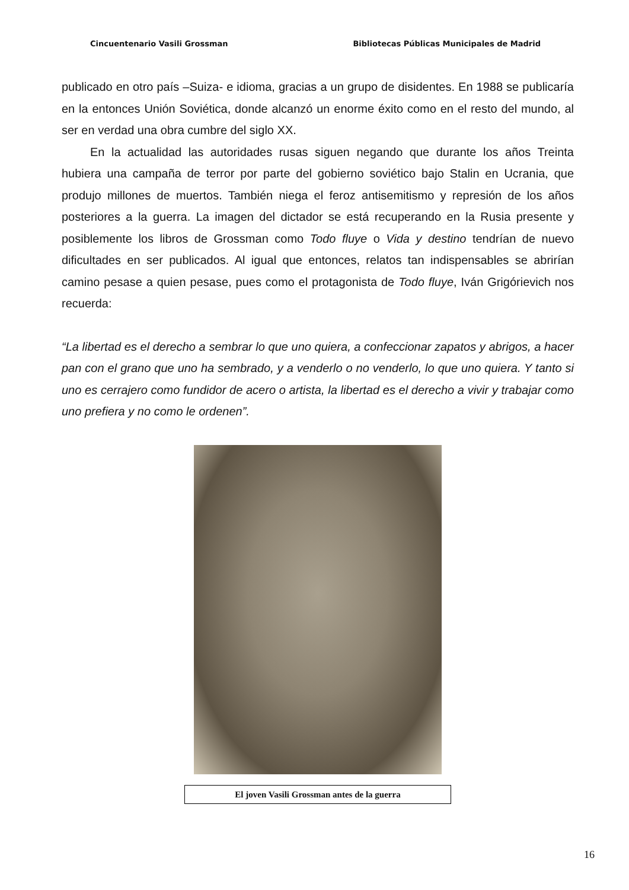Cincuentenario Vasili Grossman Bibliotecas Públicas Municipales de Madrid
publicado en otro país –Suiza- e idioma, gracias a un grupo de disidentes. En 1988 se publicaría en la entonces Unión Soviética, donde alcanzó un enorme éxito como en el resto del mundo, al ser en verdad una obra cumbre del siglo XX.
En la actualidad las autoridades rusas siguen negando que durante los años Treinta hubiera una campaña de terror por parte del gobierno soviético bajo Stalin en Ucrania, que produjo millones de muertos. También niega el feroz antisemitismo y represión de los años posteriores a la guerra. La imagen del dictador se está recuperando en la Rusia presente y posiblemente los libros de Grossman como Todo fluye o Vida y destino tendrían de nuevo dificultades en ser publicados. Al igual que entonces, relatos tan indispensables se abrirían camino pesase a quien pesase, pues como el protagonista de Todo fluye, Iván Grigórievich nos recuerda:
“La libertad es el derecho a sembrar lo que uno quiera, a confeccionar zapatos y abrigos, a hacer pan con el grano que uno ha sembrado, y a venderlo o no venderlo, lo que uno quiera. Y tanto si uno es cerrajero como fundidor de acero o artista, la libertad es el derecho a vivir y trabajar como uno prefiera y no como le ordenen”.
El joven Vasili Grossman antes de la guerra
16